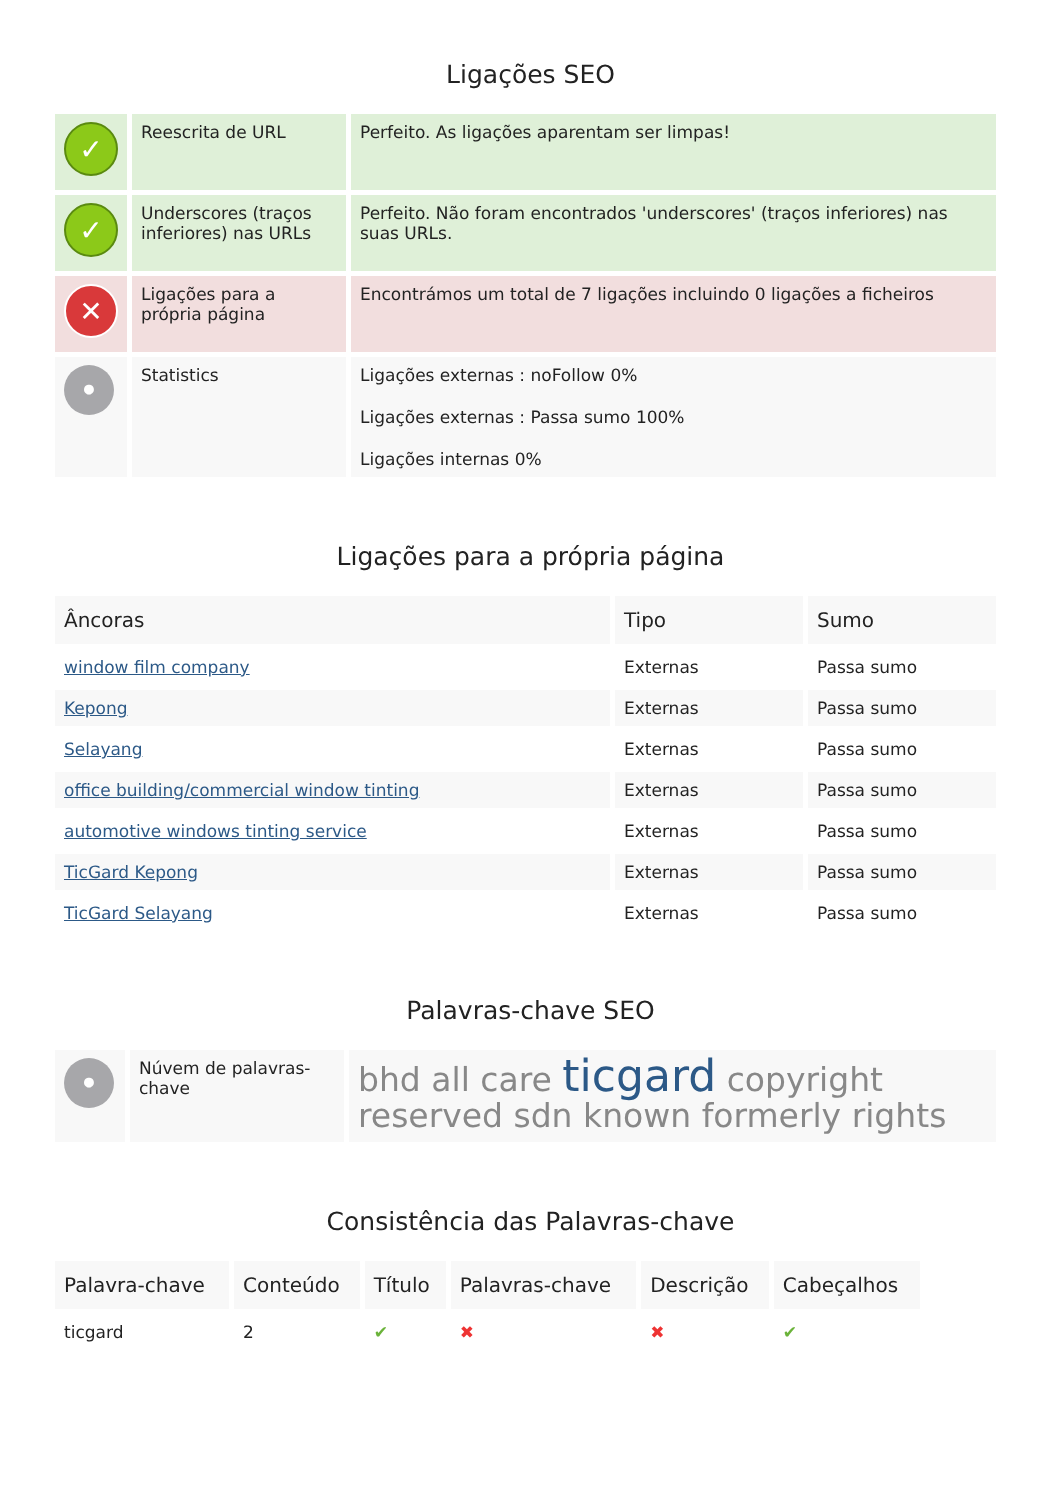Ligações SEO
| ✓ | Reescrita de URL | Perfeito. As ligações aparentam ser limpas! |
| ✓ | Underscores (traços inferiores) nas URLs | Perfeito. Não foram encontrados 'underscores' (traços inferiores) nas suas URLs. |
| ✕ | Ligações para a própria página | Encontrámos um total de 7 ligações incluindo 0 ligações a ficheiros |
| • | Statistics | Ligações externas : noFollow 0% Ligações externas : Passa sumo 100% Ligações internas 0% |
Ligações para a própria página
| Âncoras | Tipo | Sumo |
| --- | --- | --- |
| window film company | Externas | Passa sumo |
| Kepong | Externas | Passa sumo |
| Selayang | Externas | Passa sumo |
| office building/commercial window tinting | Externas | Passa sumo |
| automotive windows tinting service | Externas | Passa sumo |
| TicGard Kepong | Externas | Passa sumo |
| TicGard Selayang | Externas | Passa sumo |
Palavras-chave SEO
| • | Núvem de palavras-chave | bhd all care ticgard copyright reserved sdn known formerly rights |
Consistência das Palavras-chave
| Palavra-chave | Conteúdo | Título | Palavras-chave | Descrição | Cabeçalhos |
| --- | --- | --- | --- | --- | --- |
| ticgard | 2 | ✔ | ✖ | ✖ | ✔ |